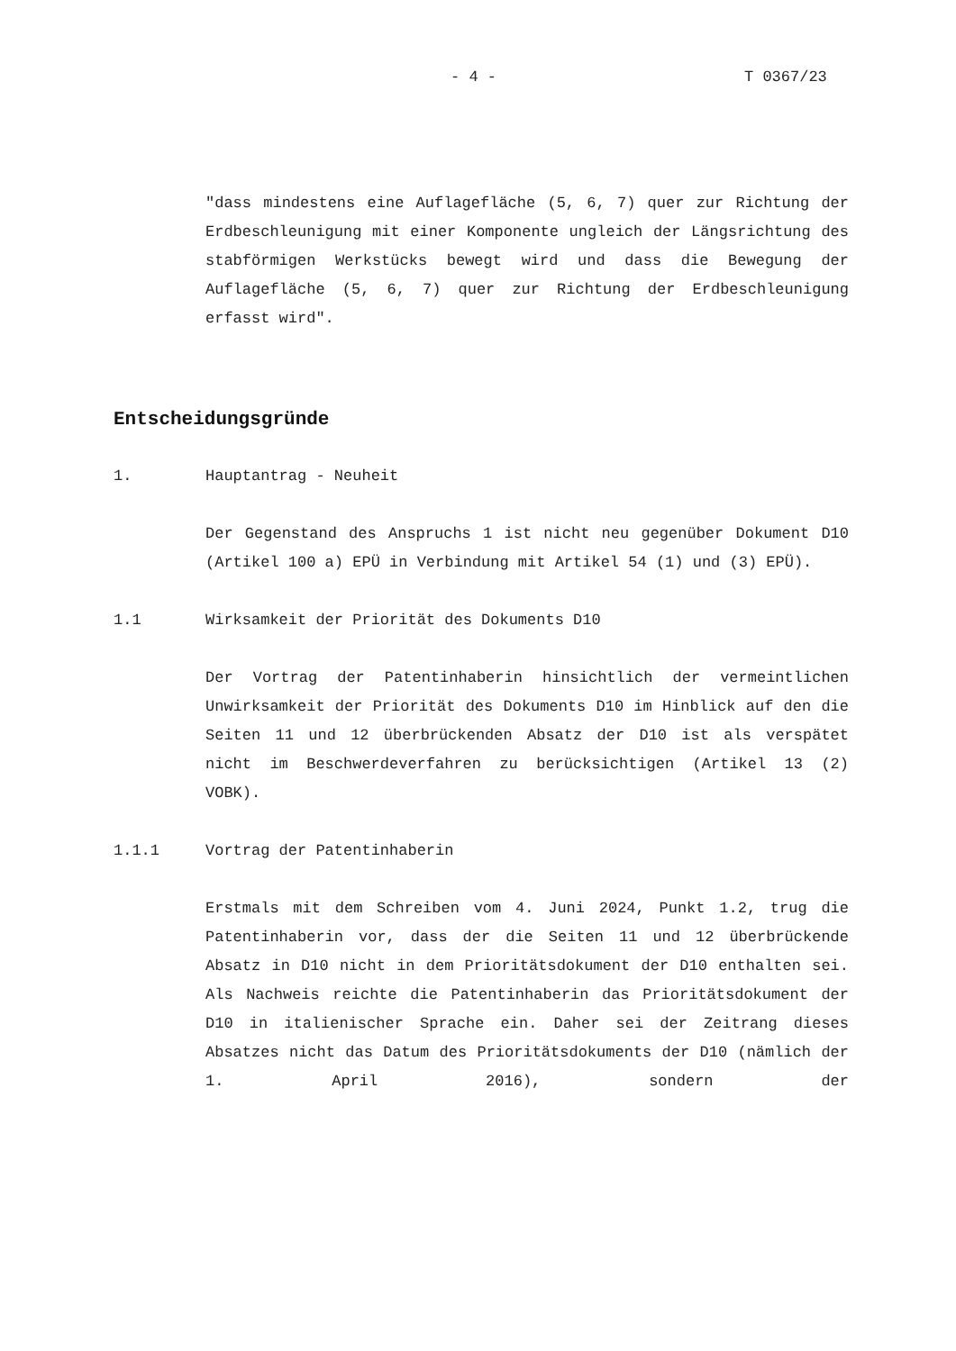- 4 - T 0367/23
"dass mindestens eine Auflagefläche (5, 6, 7) quer zur Richtung der Erdbeschleunigung mit einer Komponente ungleich der Längsrichtung des stabförmigen Werkstücks bewegt wird und dass die Bewegung der Auflagefläche (5, 6, 7) quer zur Richtung der Erdbeschleunigung erfasst wird".
Entscheidungsgründe
1. Hauptantrag - Neuheit
Der Gegenstand des Anspruchs 1 ist nicht neu gegenüber Dokument D10 (Artikel 100 a) EPÜ in Verbindung mit Artikel 54 (1) und (3) EPÜ).
1.1 Wirksamkeit der Priorität des Dokuments D10
Der Vortrag der Patentinhaberin hinsichtlich der vermeintlichen Unwirksamkeit der Priorität des Dokuments D10 im Hinblick auf den die Seiten 11 und 12 überbrückenden Absatz der D10 ist als verspätet nicht im Beschwerdeverfahren zu berücksichtigen (Artikel 13 (2) VOBK).
1.1.1 Vortrag der Patentinhaberin
Erstmals mit dem Schreiben vom 4. Juni 2024, Punkt 1.2, trug die Patentinhaberin vor, dass der die Seiten 11 und 12 überbrückende Absatz in D10 nicht in dem Prioritätsdokument der D10 enthalten sei. Als Nachweis reichte die Patentinhaberin das Prioritätsdokument der D10 in italienischer Sprache ein. Daher sei der Zeitrang dieses Absatzes nicht das Datum des Prioritätsdokuments der D10 (nämlich der 1. April 2016), sondern der